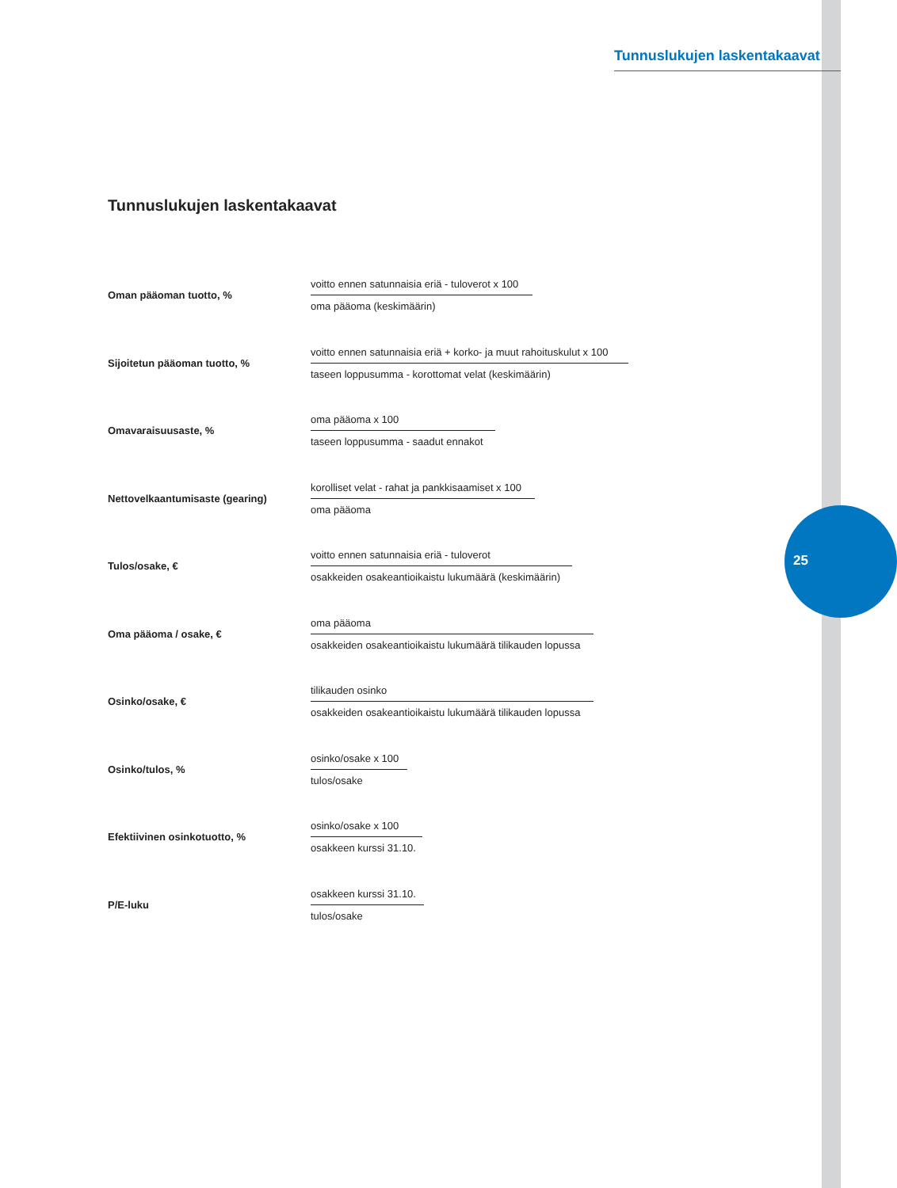Tunnuslukujen laskentakaavat
25
Tunnuslukujen laskentakaavat
| Oman pääoman tuotto, % | voitto ennen satunnaisia eriä - tuloverot x 100 oma pääoma (keskimäärin) |
| Sijoitetun pääoman tuotto, % | voitto ennen satunnaisia eriä + korko- ja muut rahoituskulut x 100 taseen loppusumma - korottomat velat (keskimäärin) |
| Omavaraisuusaste, % | oma pääoma x 100 taseen loppusumma - saadut ennakot |
| Nettovelkaantumisaste (gearing) | korolliset velat - rahat ja pankkisaamiset x 100 oma pääoma |
| Tulos/osake, € | voitto ennen satunnaisia eriä - tuloverot osakkeiden osakeantioikaistu lukumäärä (keskimäärin) |
| Oma pääoma / osake, € | oma pääoma osakkeiden osakeantioikaistu lukumäärä tilikauden lopussa |
| Osinko/osake, € | tilikauden osinko osakkeiden osakeantioikaistu lukumäärä tilikauden lopussa |
| Osinko/tulos, % | osinko/osake x 100 tulos/osake |
| Efektiivinen osinkotuotto, % | osinko/osake x 100 osakkeen kurssi 31.10. |
| P/E-luku | osakkeen kurssi 31.10. tulos/osake |